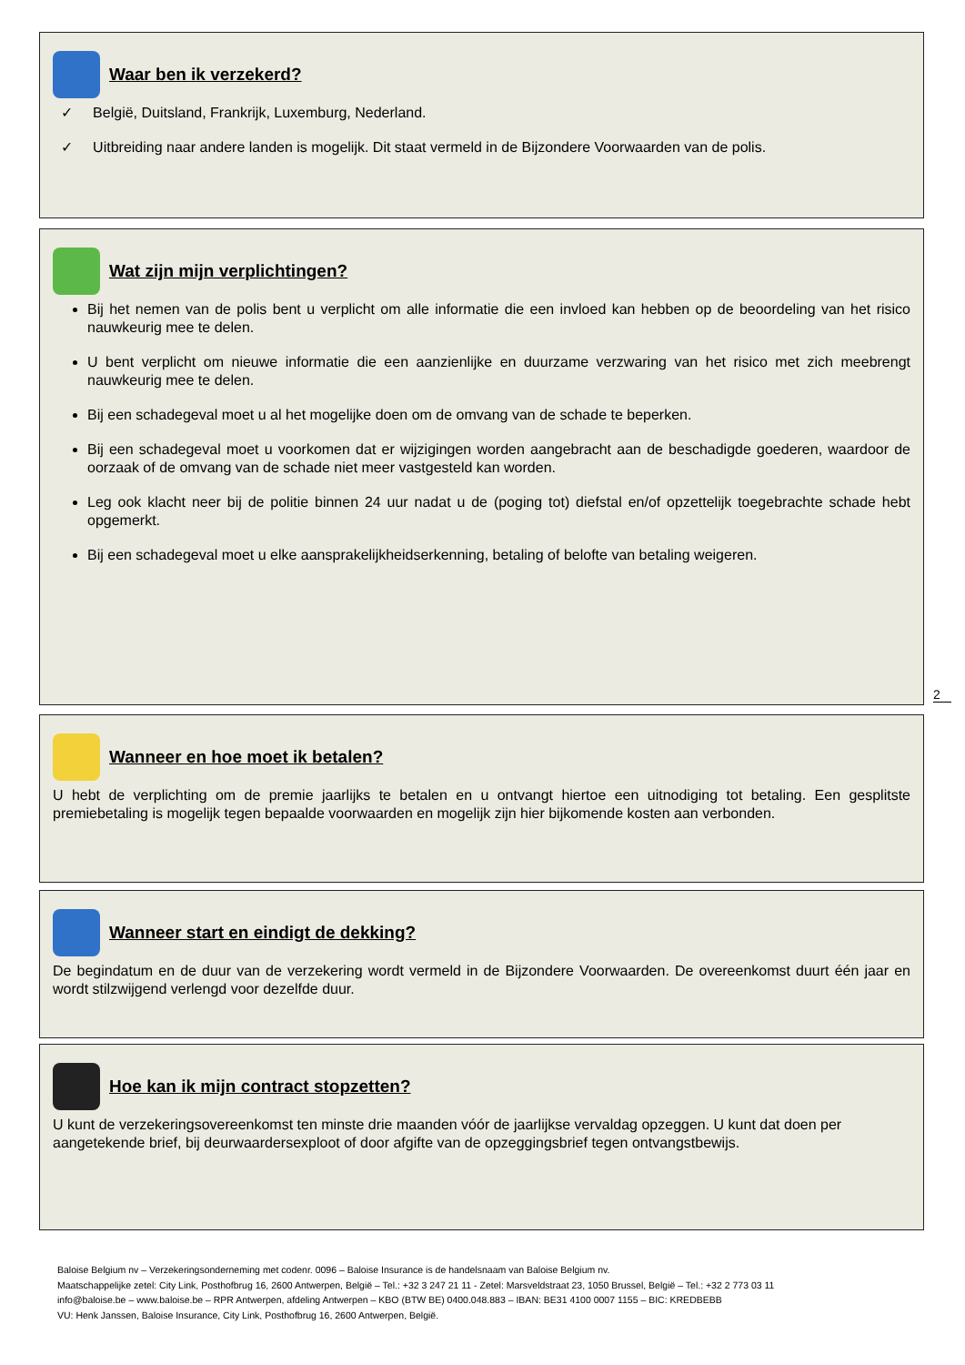Waar ben ik verzekerd?
✓ België, Duitsland, Frankrijk, Luxemburg, Nederland.
✓ Uitbreiding naar andere landen is mogelijk. Dit staat vermeld in de Bijzondere Voorwaarden van de polis.
Wat zijn mijn verplichtingen?
Bij het nemen van de polis bent u verplicht om alle informatie die een invloed kan hebben op de beoordeling van het risico nauwkeurig mee te delen.
U bent verplicht om nieuwe informatie die een aanzienlijke en duurzame verzwaring van het risico met zich meebrengt nauwkeurig mee te delen.
Bij een schadegeval moet u al het mogelijke doen om de omvang van de schade te beperken.
Bij een schadegeval moet u voorkomen dat er wijzigingen worden aangebracht aan de beschadigde goederen, waardoor de oorzaak of de omvang van de schade niet meer vastgesteld kan worden.
Leg ook klacht neer bij de politie binnen 24 uur nadat u de (poging tot) diefstal en/of opzettelijk toegebrachte schade hebt opgemerkt.
Bij een schadegeval moet u elke aansprakelijkheidserkenning, betaling of belofte van betaling weigeren.
2
Wanneer en hoe moet ik betalen?
U hebt de verplichting om de premie jaarlijks te betalen en u ontvangt hiertoe een uitnodiging tot betaling. Een gesplitste premiebetaling is mogelijk tegen bepaalde voorwaarden en mogelijk zijn hier bijkomende kosten aan verbonden.
Wanneer start en eindigt de dekking?
De begindatum en de duur van de verzekering wordt vermeld in de Bijzondere Voorwaarden. De overeenkomst duurt één jaar en wordt stilzwijgend verlengd voor dezelfde duur.
Hoe kan ik mijn contract stopzetten?
U kunt de verzekeringsovereenkomst ten minste drie maanden vóór de jaarlijkse vervaldag opzeggen. U kunt dat doen per aangetekende brief, bij deurwaardersexploot of door afgifte van de opzeggingsbrief tegen ontvangstbewijs.
Baloise Belgium nv – Verzekeringsonderneming met codenr. 0096 – Baloise Insurance is de handelsnaam van Baloise Belgium nv.
Maatschappelijke zetel: City Link, Posthofbrug 16, 2600 Antwerpen, België – Tel.: +32 3 247 21 11 - Zetel: Marsveldstraat 23, 1050 Brussel, België – Tel.: +32 2 773 03 11
info@baloise.be – www.baloise.be – RPR Antwerpen, afdeling Antwerpen – KBO (BTW BE) 0400.048.883 – IBAN: BE31 4100 0007 1155 – BIC: KREDBEBB
VU: Henk Janssen, Baloise Insurance, City Link, Posthofbrug 16, 2600 Antwerpen, België.